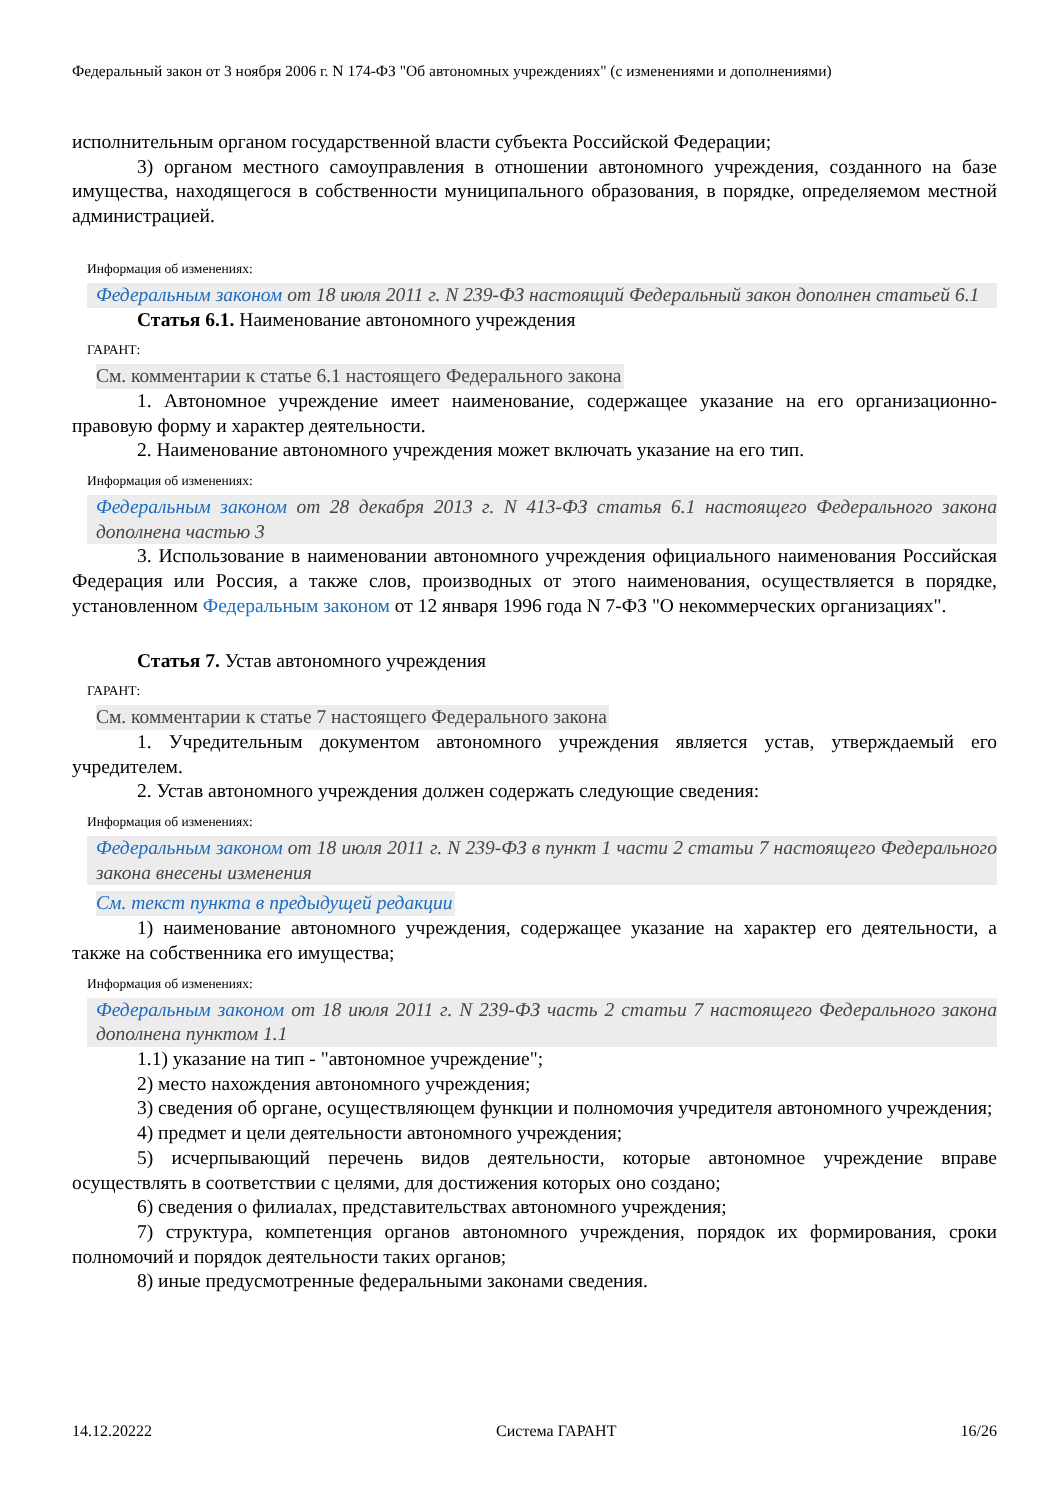Федеральный закон от 3 ноября 2006 г. N 174-ФЗ "Об автономных учреждениях" (с изменениями и дополнениями)
исполнительным органом государственной власти субъекта Российской Федерации;
3) органом местного самоуправления в отношении автономного учреждения, созданного на базе имущества, находящегося в собственности муниципального образования, в порядке, определяемом местной администрацией.
Информация об изменениях:
Федеральным законом от 18 июля 2011 г. N 239-ФЗ настоящий Федеральный закон дополнен статьей 6.1
Статья 6.1. Наименование автономного учреждения
ГАРАНТ:
См. комментарии к статье 6.1 настоящего Федерального закона
1. Автономное учреждение имеет наименование, содержащее указание на его организационно-правовую форму и характер деятельности.
2. Наименование автономного учреждения может включать указание на его тип.
Информация об изменениях:
Федеральным законом от 28 декабря 2013 г. N 413-ФЗ статья 6.1 настоящего Федерального закона дополнена частью 3
3. Использование в наименовании автономного учреждения официального наименования Российская Федерация или Россия, а также слов, производных от этого наименования, осуществляется в порядке, установленном Федеральным законом от 12 января 1996 года N 7-ФЗ "О некоммерческих организациях".
Статья 7. Устав автономного учреждения
ГАРАНТ:
См. комментарии к статье 7 настоящего Федерального закона
1. Учредительным документом автономного учреждения является устав, утверждаемый его учредителем.
2. Устав автономного учреждения должен содержать следующие сведения:
Информация об изменениях:
Федеральным законом от 18 июля 2011 г. N 239-ФЗ в пункт 1 части 2 статьи 7 настоящего Федерального закона внесены изменения
См. текст пункта в предыдущей редакции
1) наименование автономного учреждения, содержащее указание на характер его деятельности, а также на собственника его имущества;
Информация об изменениях:
Федеральным законом от 18 июля 2011 г. N 239-ФЗ часть 2 статьи 7 настоящего Федерального закона дополнена пунктом 1.1
1.1) указание на тип - "автономное учреждение";
2) место нахождения автономного учреждения;
3) сведения об органе, осуществляющем функции и полномочия учредителя автономного учреждения;
4) предмет и цели деятельности автономного учреждения;
5) исчерпывающий перечень видов деятельности, которые автономное учреждение вправе осуществлять в соответствии с целями, для достижения которых оно создано;
6) сведения о филиалах, представительствах автономного учреждения;
7) структура, компетенция органов автономного учреждения, порядок их формирования, сроки полномочий и порядок деятельности таких органов;
8) иные предусмотренные федеральными законами сведения.
14.12.20222 Система ГАРАНТ 16/26